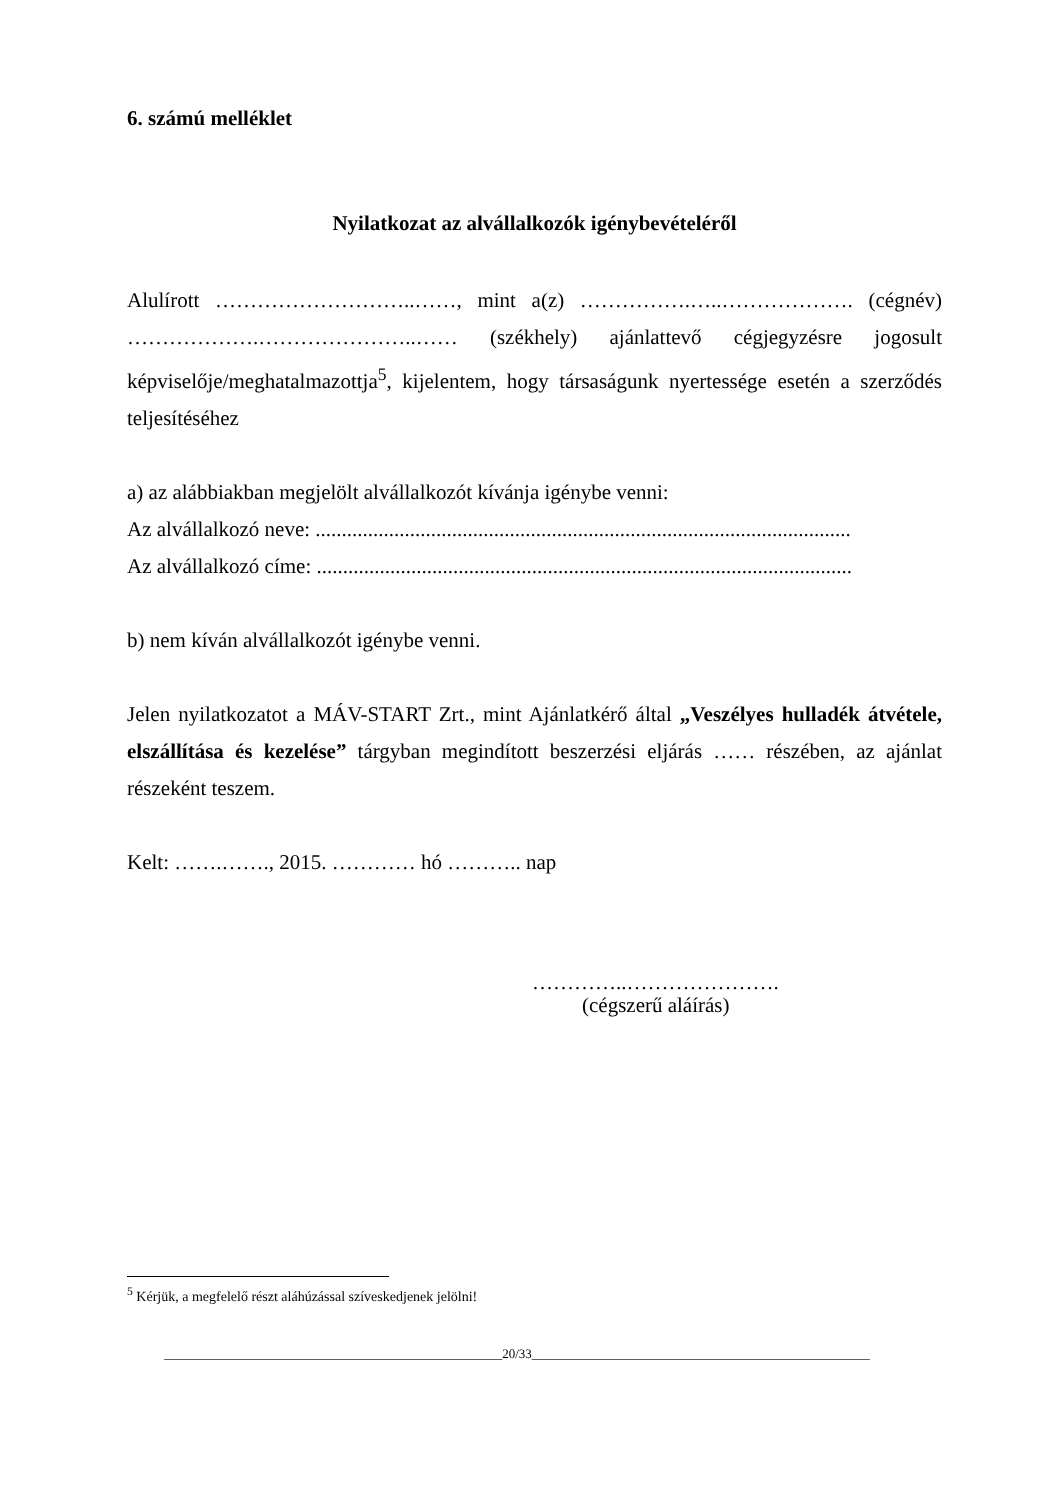6. számú melléklet
Nyilatkozat az alvállalkozók igénybevételéről
Alulírott ………………………..……, mint a(z) …………….…..………………. (cégnév) ……………….…………………..…… (székhely) ajánlattevő cégjegyzésre jogosult képviselője/meghatalmazottja<sup>5</sup>, kijelentem, hogy társaságunk nyertessége esetén a szerződés teljesítéséhez
a) az alábbiakban megjelölt alvállalkozót kívánja igénybe venni:
Az alvállalkozó neve: ......................................................................................................
Az alvállalkozó címe: ......................................................................................................
b) nem kíván alvállalkozót igénybe venni.
Jelen nyilatkozatot a MÁV-START Zrt., mint Ajánlatkérő által „Veszélyes hulladék átvétele, elszállítása és kezelése” tárgyban megindított beszerzési eljárás …… részében, az ajánlat részeként teszem.
Kelt: …….……., 2015. ………… hó ……….. nap
…………..………………….
(cégszerű aláírás)
<sup>5</sup> Kérjük, a megfelelő részt aláhúzással szíveskedjenek jelölni!
____________________________________________________20/33____________________________________________________